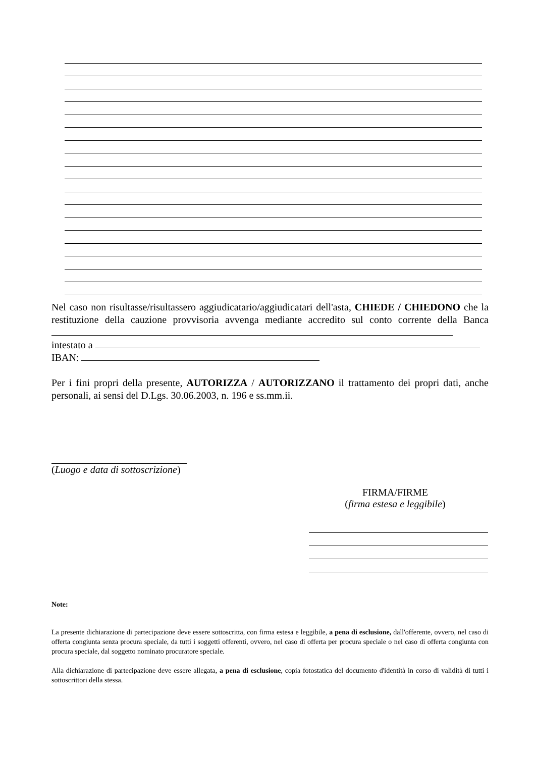Nel caso non risultasse/risultassero aggiudicatario/aggiudicatari dell'asta, CHIEDE / CHIEDONO che la restituzione della cauzione provvisoria avvenga mediante accredito sul conto corrente della Banca
intestato a
IBAN:
Per i fini propri della presente, AUTORIZZA / AUTORIZZANO il trattamento dei propri dati, anche personali, ai sensi del D.Lgs. 30.06.2003, n. 196 e ss.mm.ii.
(Luogo e data di sottoscrizione)
FIRMA/FIRME
(firma estesa e leggibile)
Note:
La presente dichiarazione di partecipazione deve essere sottoscritta, con firma estesa e leggibile, a pena di esclusione, dall'offerente, ovvero, nel caso di offerta congiunta senza procura speciale, da tutti i soggetti offerenti, ovvero, nel caso di offerta per procura speciale o nel caso di offerta congiunta con procura speciale, dal soggetto nominato procuratore speciale.
Alla dichiarazione di partecipazione deve essere allegata, a pena di esclusione, copia fotostatica del documento d'identità in corso di validità di tutti i sottoscrittori della stessa.